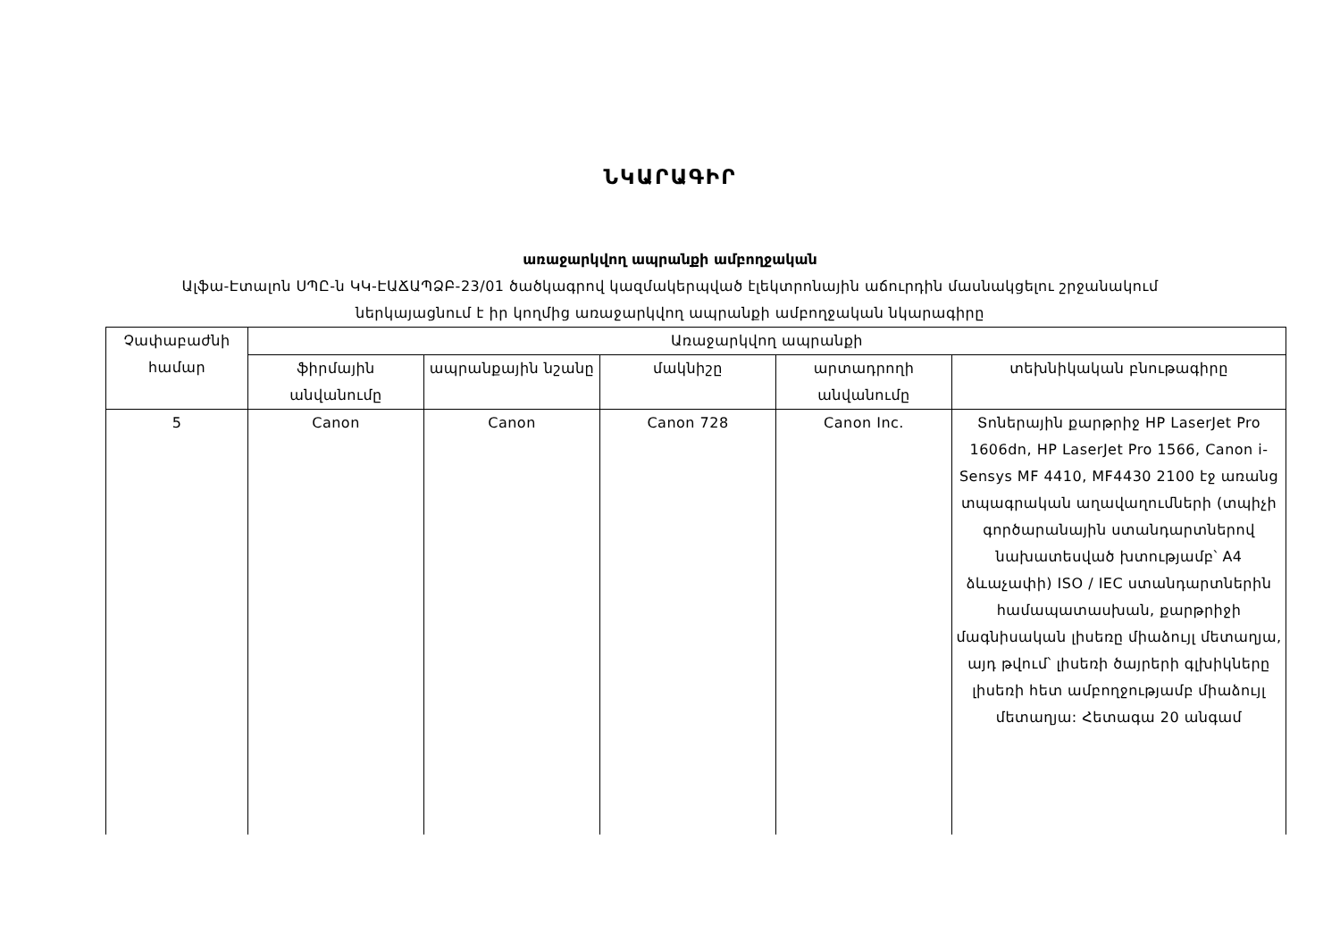ՆԿԱՐԱԳԻՐ
առաջարկվող ապրանքի ամբողջական
Ալֆա-Էտալոն ՍՊԸ-ն ԿԿ-ԷԱՃԱՊՁԲ-23/01 ծածկագրով կազմակերպված էլեկտրոնային աճուրդին մասնակցելու շրջանակում ներկայացնում է իր կողմից առաջարկվող ապրանքի ամբողջական նկարագիրը
| Չափաբաժնի համար | Առաջարկվող ապրանքի | | | | |
| --- | --- | --- | --- | --- | --- |
| | ֆիրմային անվանումը | ապրանքային նշանը | մակնիշը | արտադրողի անվանումը | տեխնիկական բնութագիրը |
| 5 | Canon | Canon | Canon 728 | Canon Inc. | Տոներային քարթրիջ HP LaserJet Pro 1606dn, HP LaserJet Pro 1566, Canon i-Sensys MF 4410, MF4430 2100 էջ առանց տպագրական աղավաղումների (տպիչի գործարանային ստանդարտներով նախատեսված խտությամբ՝ A4 ձևաչափի) ISO / IEC ստանդարտներին համապատասխան, քարթրիջի մագնիսական լիսեռը միաձույլ մետաղյա, այդ թվում՝ լիսեռի ծայրերի գլխիկները լիսեռի հետ ամբողջությամբ միաձույլ մետաղյա: Հետագա 20 անգամ |